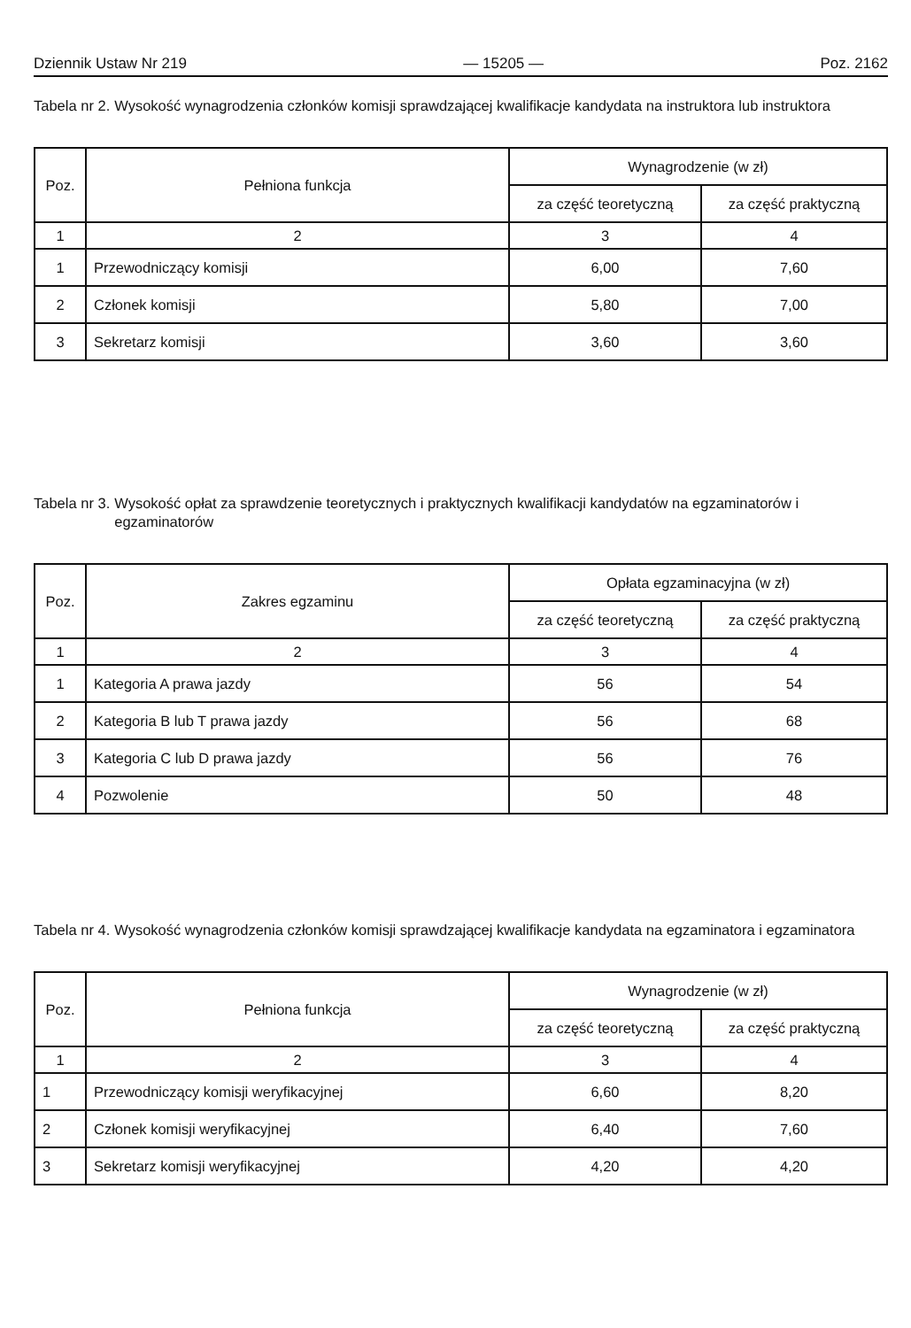Dziennik Ustaw Nr 219 — 15205 — Poz. 2162
Tabela nr 2. Wysokość wynagrodzenia członków komisji sprawdzającej kwalifikacje kandydata na instruktora lub instruktora
| Poz. | Pełniona funkcja | Wynagrodzenie (w zł) | |
| --- | --- | --- | --- |
| | | za część teoretyczną | za część praktyczną |
| 1 | 2 | 3 | 4 |
| 1 | Przewodniczący komisji | 6,00 | 7,60 |
| 2 | Członek komisji | 5,80 | 7,00 |
| 3 | Sekretarz komisji | 3,60 | 3,60 |
Tabela nr 3. Wysokość opłat za sprawdzenie teoretycznych i praktycznych kwalifikacji kandydatów na egzaminatorów i egzaminatorów
| Poz. | Zakres egzaminu | Opłata egzaminacyjna (w zł) | |
| --- | --- | --- | --- |
| | | za część teoretyczną | za część praktyczną |
| 1 | 2 | 3 | 4 |
| 1 | Kategoria A prawa jazdy | 56 | 54 |
| 2 | Kategoria B lub T prawa jazdy | 56 | 68 |
| 3 | Kategoria C lub D prawa jazdy | 56 | 76 |
| 4 | Pozwolenie | 50 | 48 |
Tabela nr 4. Wysokość wynagrodzenia członków komisji sprawdzającej kwalifikacje kandydata na egzaminatora i egzaminatora
| Poz. | Pełniona funkcja | Wynagrodzenie (w zł) | |
| --- | --- | --- | --- |
| | | za część teoretyczną | za część praktyczną |
| 1 | 2 | 3 | 4 |
| 1 | Przewodniczący komisji weryfikacyjnej | 6,60 | 8,20 |
| 2 | Członek komisji weryfikacyjnej | 6,40 | 7,60 |
| 3 | Sekretarz komisji weryfikacyjnej | 4,20 | 4,20 |